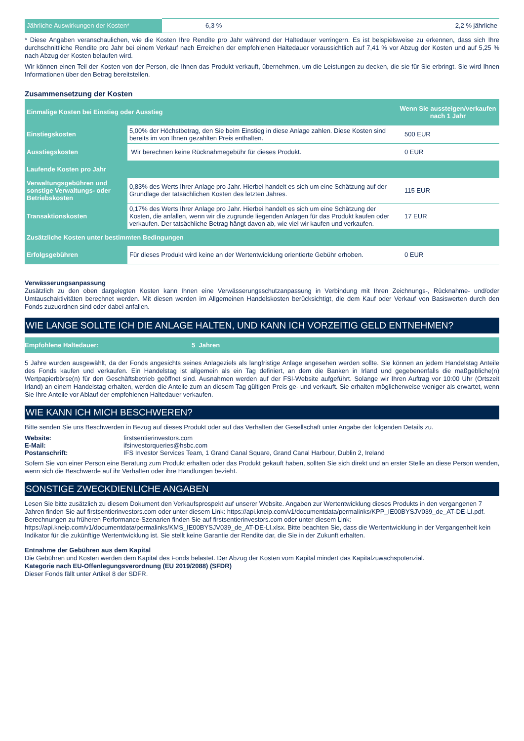| Jährliche Auswirkungen der Kosten* | 6,3 % | 2,2 % jährliche |
* Diese Angaben veranschaulichen, wie die Kosten Ihre Rendite pro Jahr während der Haltedauer verringern. Es ist beispielsweise zu erkennen, dass sich Ihre durchschnittliche Rendite pro Jahr bei einem Verkauf nach Erreichen der empfohlenen Haltedauer voraussichtlich auf 7,41 % vor Abzug der Kosten und auf 5,25 % nach Abzug der Kosten belaufen wird.
Wir können einen Teil der Kosten von der Person, die Ihnen das Produkt verkauft, übernehmen, um die Leistungen zu decken, die sie für Sie erbringt. Sie wird Ihnen Informationen über den Betrag bereitstellen.
Zusammensetzung der Kosten
| Einmalige Kosten bei Einstieg oder Ausstieg | | Wenn Sie aussteigen/verkaufen nach 1 Jahr |
| Einstiegskosten | 5,00% der Höchstbetrag, den Sie beim Einstieg in diese Anlage zahlen. Diese Kosten sind bereits im von Ihnen gezahlten Preis enthalten. | 500 EUR |
| Ausstiegskosten | Wir berechnen keine Rücknahmegebühr für dieses Produkt. | 0 EUR |
| Laufende Kosten pro Jahr | | |
| Verwaltungsgebühren und sonstige Verwaltungs- oder Betriebskosten | 0,83% des Werts Ihrer Anlage pro Jahr. Hierbei handelt es sich um eine Schätzung auf der Grundlage der tatsächlichen Kosten des letzten Jahres. | 115 EUR |
| Transaktionskosten | 0,17% des Werts Ihrer Anlage pro Jahr. Hierbei handelt es sich um eine Schätzung der Kosten, die anfallen, wenn wir die zugrunde liegenden Anlagen für das Produkt kaufen oder verkaufen. Der tatsächliche Betrag hängt davon ab, wie viel wir kaufen und verkaufen. | 17 EUR |
| Zusätzliche Kosten unter bestimmten Bedingungen | | |
| Erfolgsgebühren | Für dieses Produkt wird keine an der Wertentwicklung orientierte Gebühr erhoben. | 0 EUR |
Verwässerungsanpassung
Zusätzlich zu den oben dargelegten Kosten kann Ihnen eine Verwässerungsschutzanpassung in Verbindung mit Ihren Zeichnungs-, Rücknahme- und/oder Umtauschaktivitäten berechnet werden. Mit diesen werden im Allgemeinen Handelskosten berücksichtigt, die dem Kauf oder Verkauf von Basiswerten durch den Fonds zuzuordnen sind oder dabei anfallen.
WIE LANGE SOLLTE ICH DIE ANLAGE HALTEN, UND KANN ICH VORZEITIG GELD ENTNEHMEN?
| Empfohlene Haltedauer: | 5 Jahren |
5 Jahre wurden ausgewählt, da der Fonds angesichts seines Anlageziels als langfristige Anlage angesehen werden sollte. Sie können an jedem Handelstag Anteile des Fonds kaufen und verkaufen. Ein Handelstag ist allgemein als ein Tag definiert, an dem die Banken in Irland und gegebenenfalls die maßgebliche(n) Wertpapierbörse(n) für den Geschäftsbetrieb geöffnet sind. Ausnahmen werden auf der FSI-Website aufgeführt. Solange wir Ihren Auftrag vor 10:00 Uhr (Ortszeit Irland) an einem Handelstag erhalten, werden die Anteile zum an diesem Tag gültigen Preis ge- und verkauft. Sie erhalten möglicherweise weniger als erwartet, wenn Sie Ihre Anteile vor Ablauf der empfohlenen Haltedauer verkaufen.
WIE KANN ICH MICH BESCHWEREN?
Bitte senden Sie uns Beschwerden in Bezug auf dieses Produkt oder auf das Verhalten der Gesellschaft unter Angabe der folgenden Details zu.
| Website: | firstsentierinvestors.com |
| E-Mail: | ifsinvestorqueries@hsbc.com |
| Postanschrift: | IFS Investor Services Team, 1 Grand Canal Square, Grand Canal Harbour, Dublin 2, Ireland |
Sofern Sie von einer Person eine Beratung zum Produkt erhalten oder das Produkt gekauft haben, sollten Sie sich direkt und an erster Stelle an diese Person wenden, wenn sich die Beschwerde auf ihr Verhalten oder ihre Handlungen bezieht.
SONSTIGE ZWECKDIENLICHE ANGABEN
Lesen Sie bitte zusätzlich zu diesem Dokument den Verkaufsprospekt auf unserer Website. Angaben zur Wertentwicklung dieses Produkts in den vergangenen 7 Jahren finden Sie auf firstsentierinvestors.com oder unter diesem Link: https://api.kneip.com/v1/documentdata/permalinks/KPP_IE00BYSJV039_de_AT-DE-LI.pdf. Berechnungen zu früheren Performance-Szenarien finden Sie auf firstsentierinvestors.com oder unter diesem Link: https://api.kneip.com/v1/documentdata/permalinks/KMS_IE00BYSJV039_de_AT-DE-LI.xlsx. Bitte beachten Sie, dass die Wertentwicklung in der Vergangenheit kein Indikator für die zukünftige Wertentwicklung ist. Sie stellt keine Garantie der Rendite dar, die Sie in der Zukunft erhalten.
Entnahme der Gebühren aus dem Kapital
Die Gebühren und Kosten werden dem Kapital des Fonds belastet. Der Abzug der Kosten vom Kapital mindert das Kapitalzuwachspotenzial.
Kategorie nach EU-Offenlegungsverordnung (EU 2019/2088) (SFDR)
Dieser Fonds fällt unter Artikel 8 der SDFR.